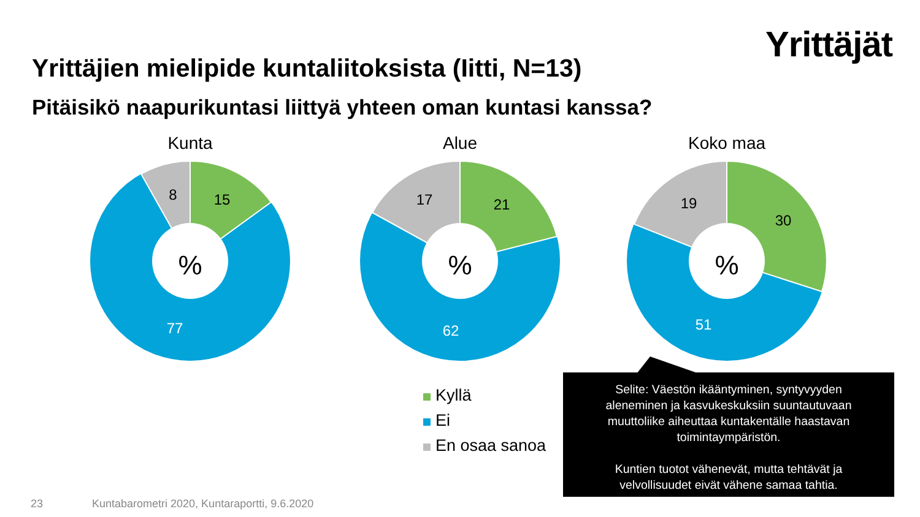Yrittäjät
Yrittäjien mielipide kuntaliitoksista (Iitti, N=13)
Pitäisikö naapurikuntasi liittyä yhteen oman kuntasi kanssa?
Kunta
%
15
8
77
Alue
%
21
17
62
Koko maa
%
30
19
51
Kyllä
Ei
En osaa sanoa
Selite: Väestön ikääntyminen, syntyvyyden
aleneminen ja kasvukeskuksiin suuntautuvaan
muuttoliike aiheuttaa kuntakentälle haastavan
toimintaympäristön.
Kuntien tuotot vähenevät, mutta tehtävät ja
velvollisuudet eivät vähene samaa tahtia.
23
Kuntabarometri 2020, Kuntaraportti, 9.6.2020